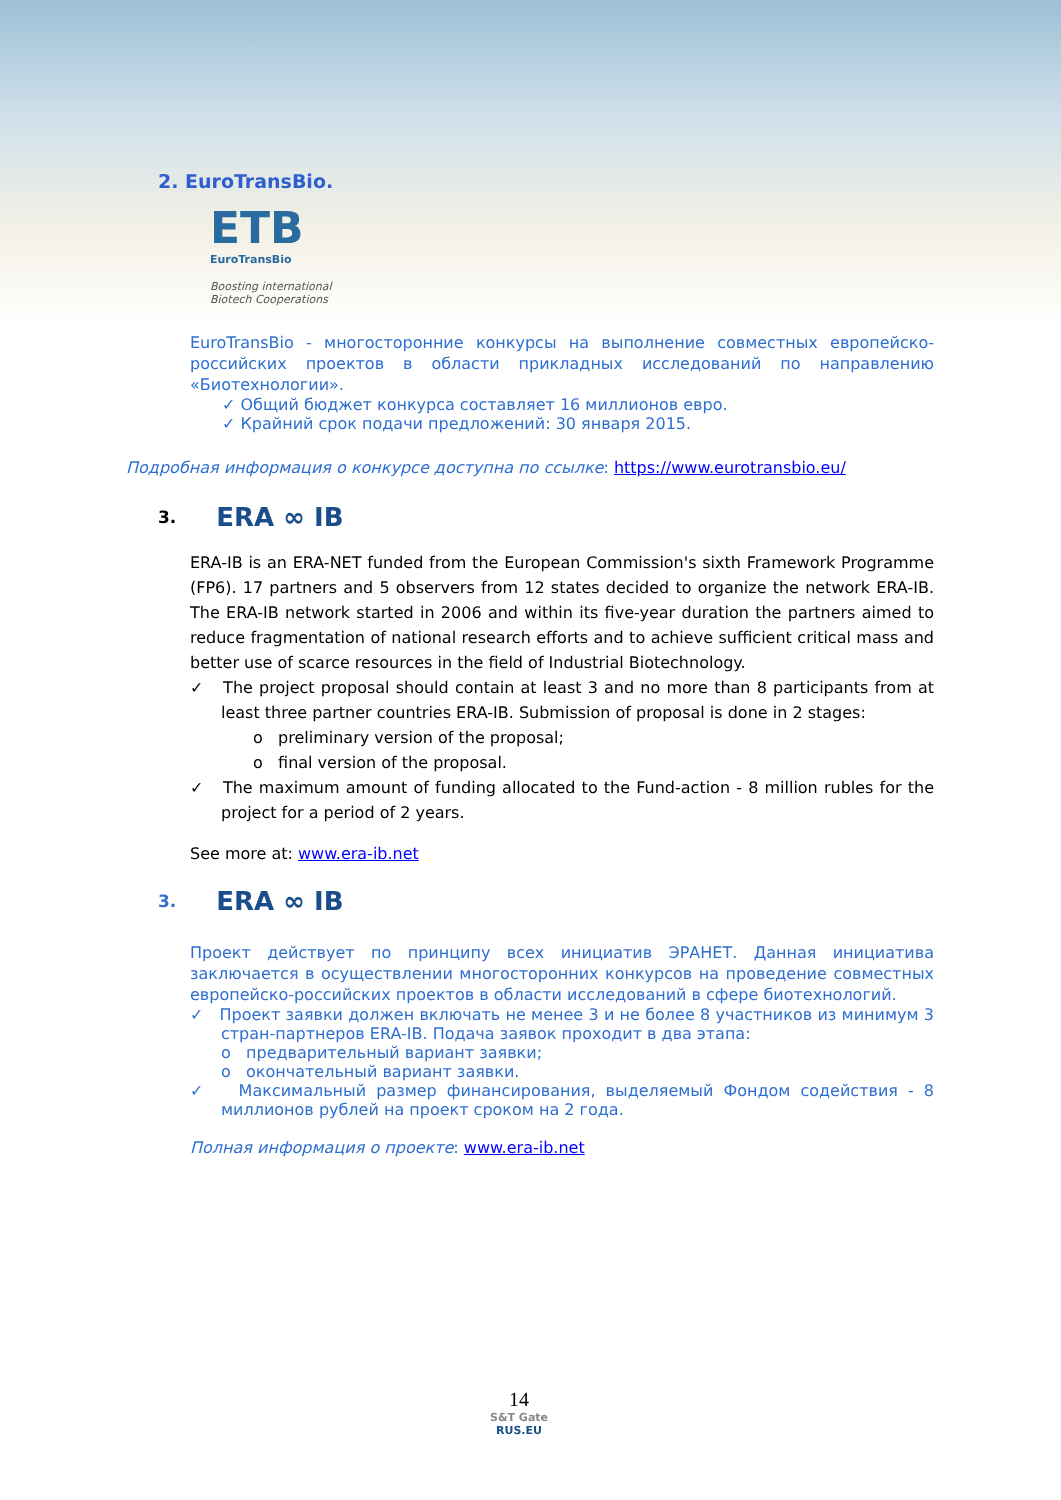2. EuroTransBio.
ETB
EuroTransBio
Boosting international
Biotech Cooperations
EuroTransBio - многосторонние конкурсы на выполнение совместных европейско-российских проектов в области прикладных исследований по направлению «Биотехнологии».
✓ Общий бюджет конкурса составляет 16 миллионов евро.
✓ Крайний срок подачи предложений: 30 января 2015.
Подробная информация о конкурсе доступна по ссылке: https://www.eurotransbio.eu/
3. ERA ∞ IB
ERA-IB is an ERA-NET funded from the European Commission's sixth Framework Programme (FP6). 17 partners and 5 observers from 12 states decided to organize the network ERA-IB. The ERA-IB network started in 2006 and within its five-year duration the partners aimed to reduce fragmentation of national research efforts and to achieve sufficient critical mass and better use of scarce resources in the field of Industrial Biotechnology.
✓ The project proposal should contain at least 3 and no more than 8 participants from at least three partner countries ERA-IB. Submission of proposal is done in 2 stages:
o preliminary version of the proposal;
o final version of the proposal.
✓ The maximum amount of funding allocated to the Fund-action - 8 million rubles for the project for a period of 2 years.
See more at: www.era-ib.net
3. ERA ∞ IB
Проект действует по принципу всех инициатив ЭРАНЕТ. Данная инициатива заключается в осуществлении многосторонних конкурсов на проведение совместных европейско-российских проектов в области исследований в сфере биотехнологий.
✓ Проект заявки должен включать не менее 3 и не более 8 участников из минимум 3 стран-партнеров ERA-IB. Подача заявок проходит в два этапа:
o предварительный вариант заявки;
o окончательный вариант заявки.
✓ Максимальный размер финансирования, выделяемый Фондом содействия - 8 миллионов рублей на проект сроком на 2 года.
Полная информация о проекте: www.era-ib.net
14
S&T Gate
RUS.EU